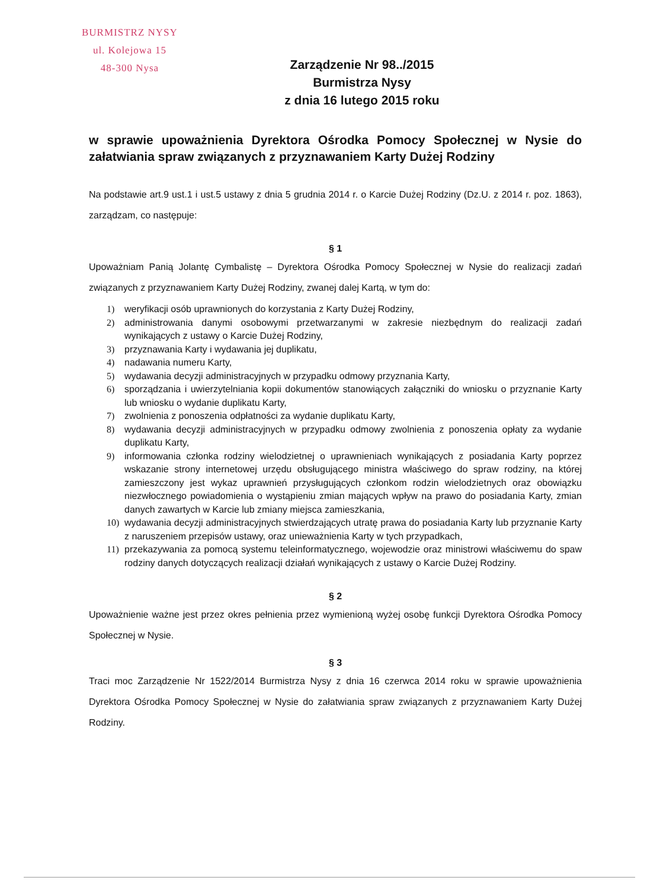BURMISTRZ NYSY
ul. Kolejowa 15
48-300 Nysa
Zarządzenie Nr 98../2015
Burmistrza Nysy
z dnia 16 lutego 2015 roku
w sprawie upoważnienia Dyrektora Ośrodka Pomocy Społecznej w Nysie do załatwiania spraw związanych z przyznawaniem Karty Dużej Rodziny
Na podstawie art.9 ust.1 i ust.5 ustawy z dnia 5 grudnia 2014 r. o Karcie Dużej Rodziny (Dz.U. z 2014 r. poz. 1863), zarządzam, co następuje:
§ 1
Upoważniam Panią Jolantę Cymbalistę – Dyrektora Ośrodka Pomocy Społecznej w Nysie do realizacji zadań związanych z przyznawaniem Karty Dużej Rodziny, zwanej dalej Kartą, w tym do:
1) weryfikacji osób uprawnionych do korzystania z Karty Dużej Rodziny,
2) administrowania danymi osobowymi przetwarzanymi w zakresie niezbędnym do realizacji zadań wynikających z ustawy o Karcie Dużej Rodziny,
3) przyznawania Karty i wydawania jej duplikatu,
4) nadawania numeru Karty,
5) wydawania decyzji administracyjnych w przypadku odmowy przyznania Karty,
6) sporządzania i uwierzytelniania kopii dokumentów stanowiących załączniki do wniosku o przyznanie Karty lub wniosku o wydanie duplikatu Karty,
7) zwolnienia z ponoszenia odpłatności za wydanie duplikatu Karty,
8) wydawania decyzji administracyjnych w przypadku odmowy zwolnienia z ponoszenia opłaty za wydanie duplikatu Karty,
9) informowania członka rodziny wielodzietnej o uprawnieniach wynikających z posiadania Karty poprzez wskazanie strony internetowej urzędu obsługującego ministra właściwego do spraw rodziny, na której zamieszczony jest wykaz uprawnień przysługujących członkom rodzin wielodzietnych oraz obowiązku niezwłocznego powiadomienia o wystąpieniu zmian mających wpływ na prawo do posiadania Karty, zmian danych zawartych w Karcie lub zmiany miejsca zamieszkania,
10) wydawania decyzji administracyjnych stwierdzających utratę prawa do posiadania Karty lub przyznanie Karty z naruszeniem przepisów ustawy, oraz unieważnienia Karty w tych przypadkach,
11) przekazywania za pomocą systemu teleinformatycznego, wojewodzie oraz ministrowi właściwemu do spaw rodziny danych dotyczących realizacji działań wynikających z ustawy o Karcie Dużej Rodziny.
§ 2
Upoważnienie ważne jest przez okres pełnienia przez wymienioną wyżej osobę funkcji Dyrektora Ośrodka Pomocy Społecznej w Nysie.
§ 3
Traci moc Zarządzenie Nr 1522/2014 Burmistrza Nysy z dnia 16 czerwca 2014 roku w sprawie upoważnienia Dyrektora Ośrodka Pomocy Społecznej w Nysie do załatwiania spraw związanych z przyznawaniem Karty Dużej Rodziny.